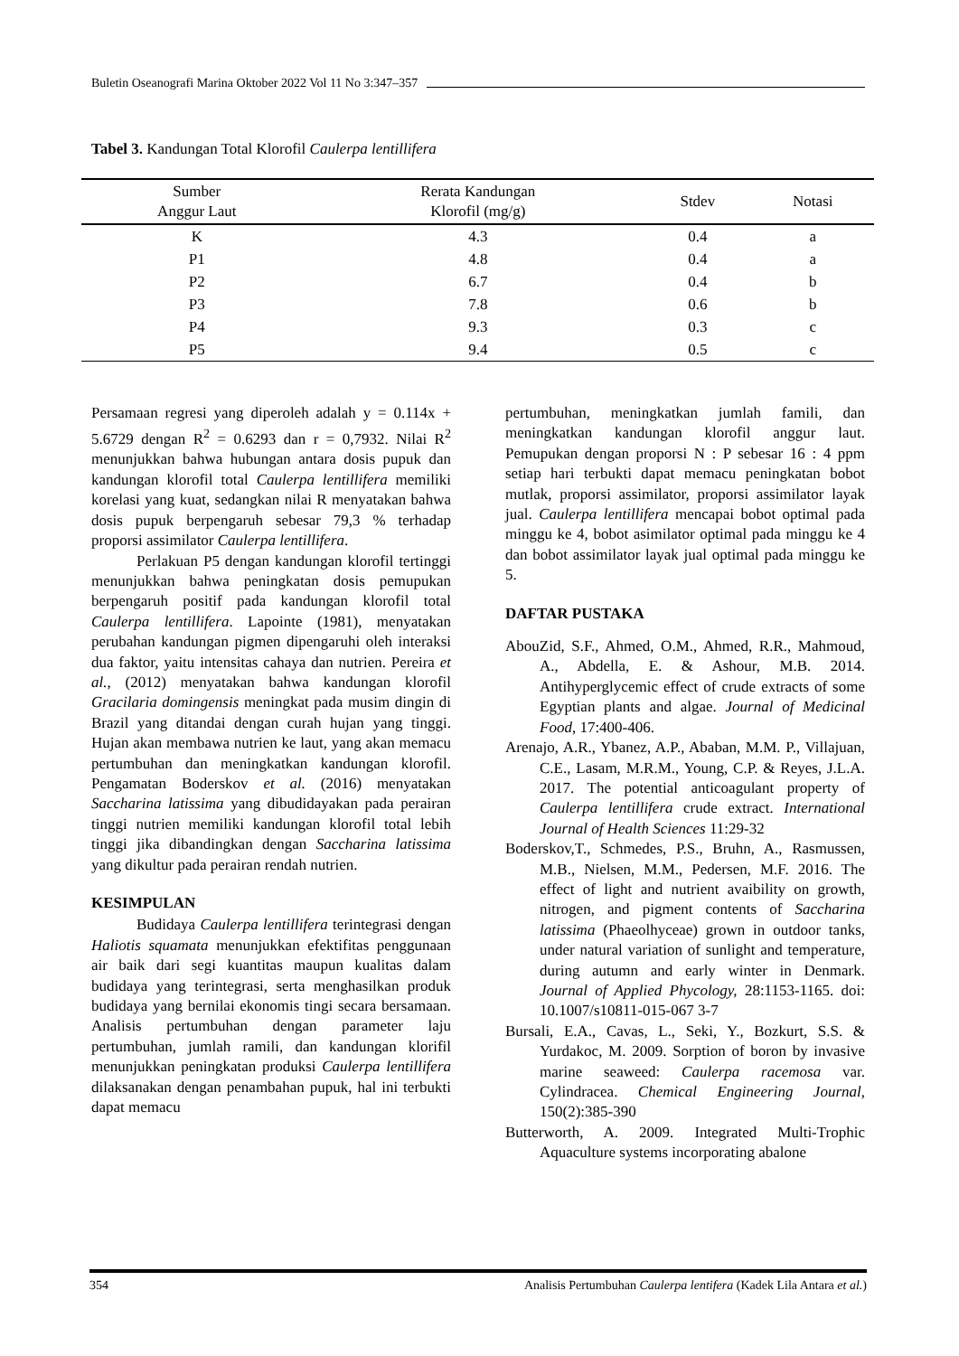Buletin Oseanografi Marina Oktober 2022 Vol 11 No 3:347–357
Tabel 3. Kandungan Total Klorofil Caulerpa lentillifera
| Sumber Anggur Laut | Rerata Kandungan Klorofil (mg/g) | Stdev | Notasi |
| --- | --- | --- | --- |
| K | 4.3 | 0.4 | a |
| P1 | 4.8 | 0.4 | a |
| P2 | 6.7 | 0.4 | b |
| P3 | 7.8 | 0.6 | b |
| P4 | 9.3 | 0.3 | c |
| P5 | 9.4 | 0.5 | c |
Persamaan regresi yang diperoleh adalah y = 0.114x + 5.6729 dengan R<sup>2</sup> = 0.6293 dan r = 0,7932. Nilai R<sup>2</sup> menunjukkan bahwa hubungan antara dosis pupuk dan kandungan klorofil total Caulerpa lentillifera memiliki korelasi yang kuat, sedangkan nilai R menyatakan bahwa dosis pupuk berpengaruh sebesar 79,3 % terhadap proporsi assimilator Caulerpa lentillifera.
Perlakuan P5 dengan kandungan klorofil tertinggi menunjukkan bahwa peningkatan dosis pemupukan berpengaruh positif pada kandungan klorofil total Caulerpa lentillifera. Lapointe (1981), menyatakan perubahan kandungan pigmen dipengaruhi oleh interaksi dua faktor, yaitu intensitas cahaya dan nutrien. Pereira et al., (2012) menyatakan bahwa kandungan klorofil Gracilaria domingensis meningkat pada musim dingin di Brazil yang ditandai dengan curah hujan yang tinggi. Hujan akan membawa nutrien ke laut, yang akan memacu pertumbuhan dan meningkatkan kandungan klorofil. Pengamatan Boderskov et al. (2016) menyatakan Saccharina latissima yang dibudidayakan pada perairan tinggi nutrien memiliki kandungan klorofil total lebih tinggi jika dibandingkan dengan Saccharina latissima yang dikultur pada perairan rendah nutrien.
KESIMPULAN
Budidaya Caulerpa lentillifera terintegrasi dengan Haliotis squamata menunjukkan efektifitas penggunaan air baik dari segi kuantitas maupun kualitas dalam budidaya yang terintegrasi, serta menghasilkan produk budidaya yang bernilai ekonomis tingi secara bersamaan. Analisis pertumbuhan dengan parameter laju pertumbuhan, jumlah ramili, dan kandungan klorifil menunjukkan peningkatan produksi Caulerpa lentillifera dilaksanakan dengan penambahan pupuk, hal ini terbukti dapat memacu
pertumbuhan, meningkatkan jumlah famili, dan meningkatkan kandungan klorofil anggur laut. Pemupukan dengan proporsi N : P sebesar 16 : 4 ppm setiap hari terbukti dapat memacu peningkatan bobot mutlak, proporsi assimilator, proporsi assimilator layak jual. Caulerpa lentillifera mencapai bobot optimal pada minggu ke 4, bobot asimilator optimal pada minggu ke 4 dan bobot assimilator layak jual optimal pada minggu ke 5.
DAFTAR PUSTAKA
AbouZid, S.F., Ahmed, O.M., Ahmed, R.R., Mahmoud, A., Abdella, E. & Ashour, M.B. 2014. Antihyperglycemic effect of crude extracts of some Egyptian plants and algae. Journal of Medicinal Food, 17:400-406.
Arenajo, A.R., Ybanez, A.P., Ababan, M.M. P., Villajuan, C.E., Lasam, M.R.M., Young, C.P. & Reyes, J.L.A. 2017. The potential anticoagulant property of Caulerpa lentillifera crude extract. International Journal of Health Sciences 11:29-32
Boderskov,T., Schmedes, P.S., Bruhn, A., Rasmussen, M.B., Nielsen, M.M., Pedersen, M.F. 2016. The effect of light and nutrient avaibility on growth, nitrogen, and pigment contents of Saccharina latissima (Phaeolhyceae) grown in outdoor tanks, under natural variation of sunlight and temperature, during autumn and early winter in Denmark. Journal of Applied Phycology, 28:1153-1165. doi: 10.1007/s10811-015-067 3-7
Bursali, E.A., Cavas, L., Seki, Y., Bozkurt, S.S. & Yurdakoc, M. 2009. Sorption of boron by invasive marine seaweed: Caulerpa racemosa var. Cylindracea. Chemical Engineering Journal, 150(2):385-390
Butterworth, A. 2009. Integrated Multi-Trophic Aquaculture systems incorporating abalone
354 Analisis Pertumbuhan Caulerpa lentifera (Kadek Lila Antara et al.)